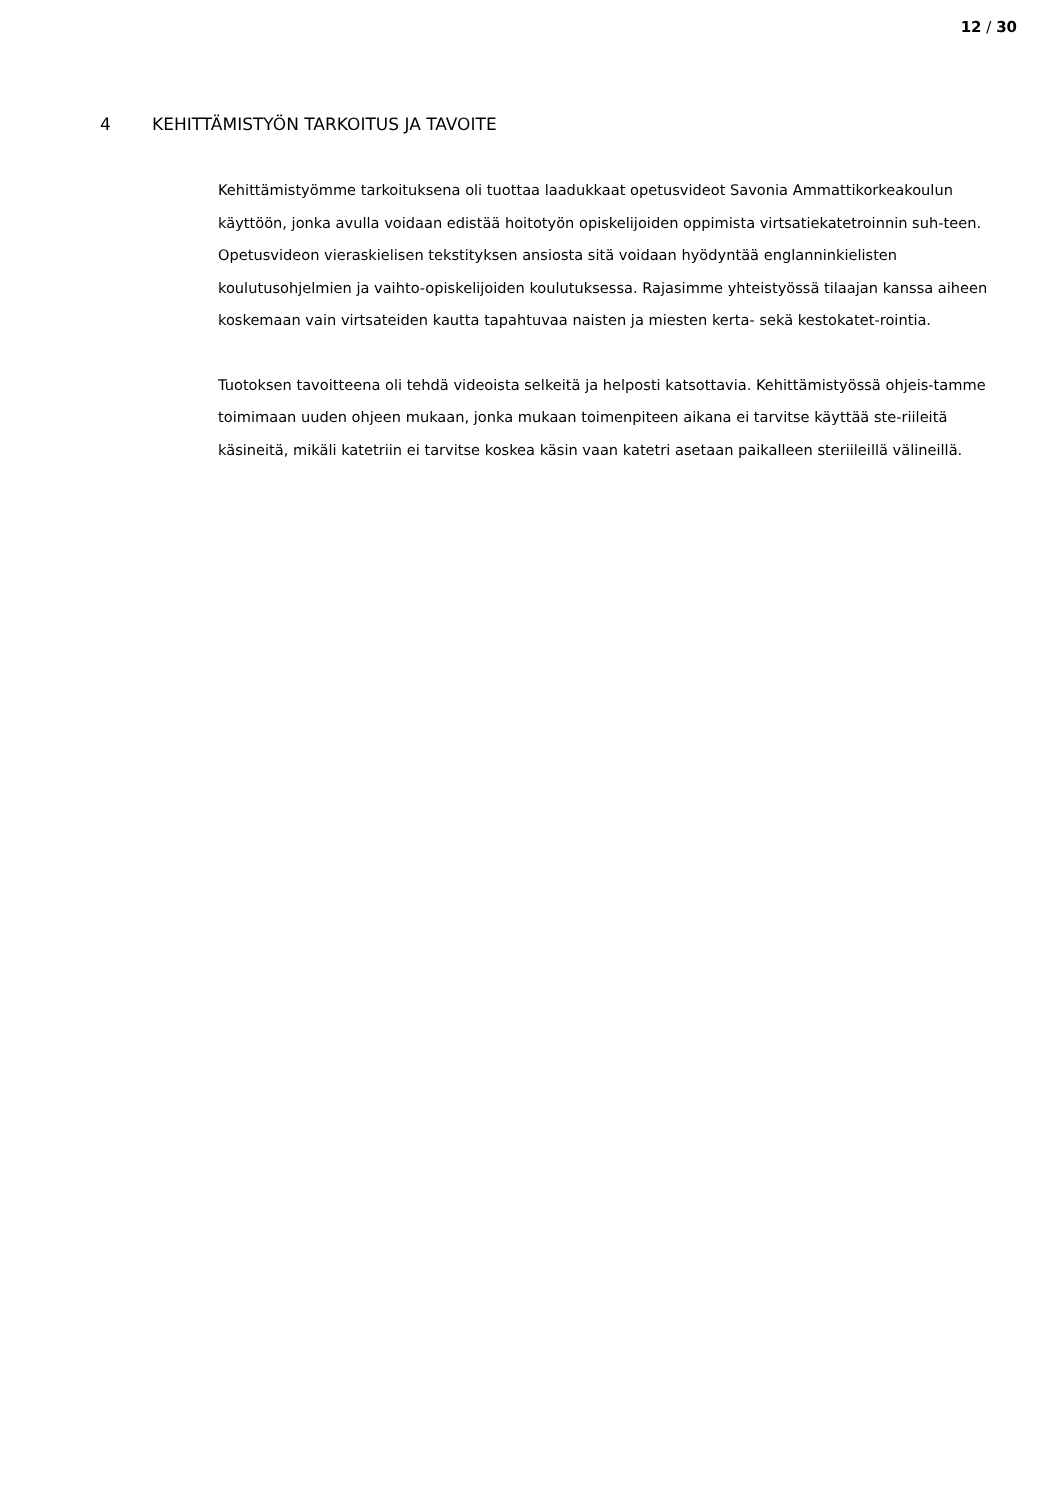12 / 30
4 KEHITTÄMISTYÖN TARKOITUS JA TAVOITE
Kehittämistyömme tarkoituksena oli tuottaa laadukkaat opetusvideot Savonia Ammattikorkeakoulun käyttöön, jonka avulla voidaan edistää hoitotyön opiskelijoiden oppimista virtsatiekatetroinnin suh-teen. Opetusvideon vieraskielisen tekstityksen ansiosta sitä voidaan hyödyntää englanninkielisten koulutusohjelmien ja vaihto-opiskelijoiden koulutuksessa. Rajasimme yhteistyössä tilaajan kanssa aiheen koskemaan vain virtsateiden kautta tapahtuvaa naisten ja miesten kerta- sekä kestokatet-rointia.
Tuotoksen tavoitteena oli tehdä videoista selkeitä ja helposti katsottavia. Kehittämistyössä ohjeis-tamme toimimaan uuden ohjeen mukaan, jonka mukaan toimenpiteen aikana ei tarvitse käyttää ste-riileitä käsineitä, mikäli katetriin ei tarvitse koskea käsin vaan katetri asetaan paikalleen steriileillä välineillä.